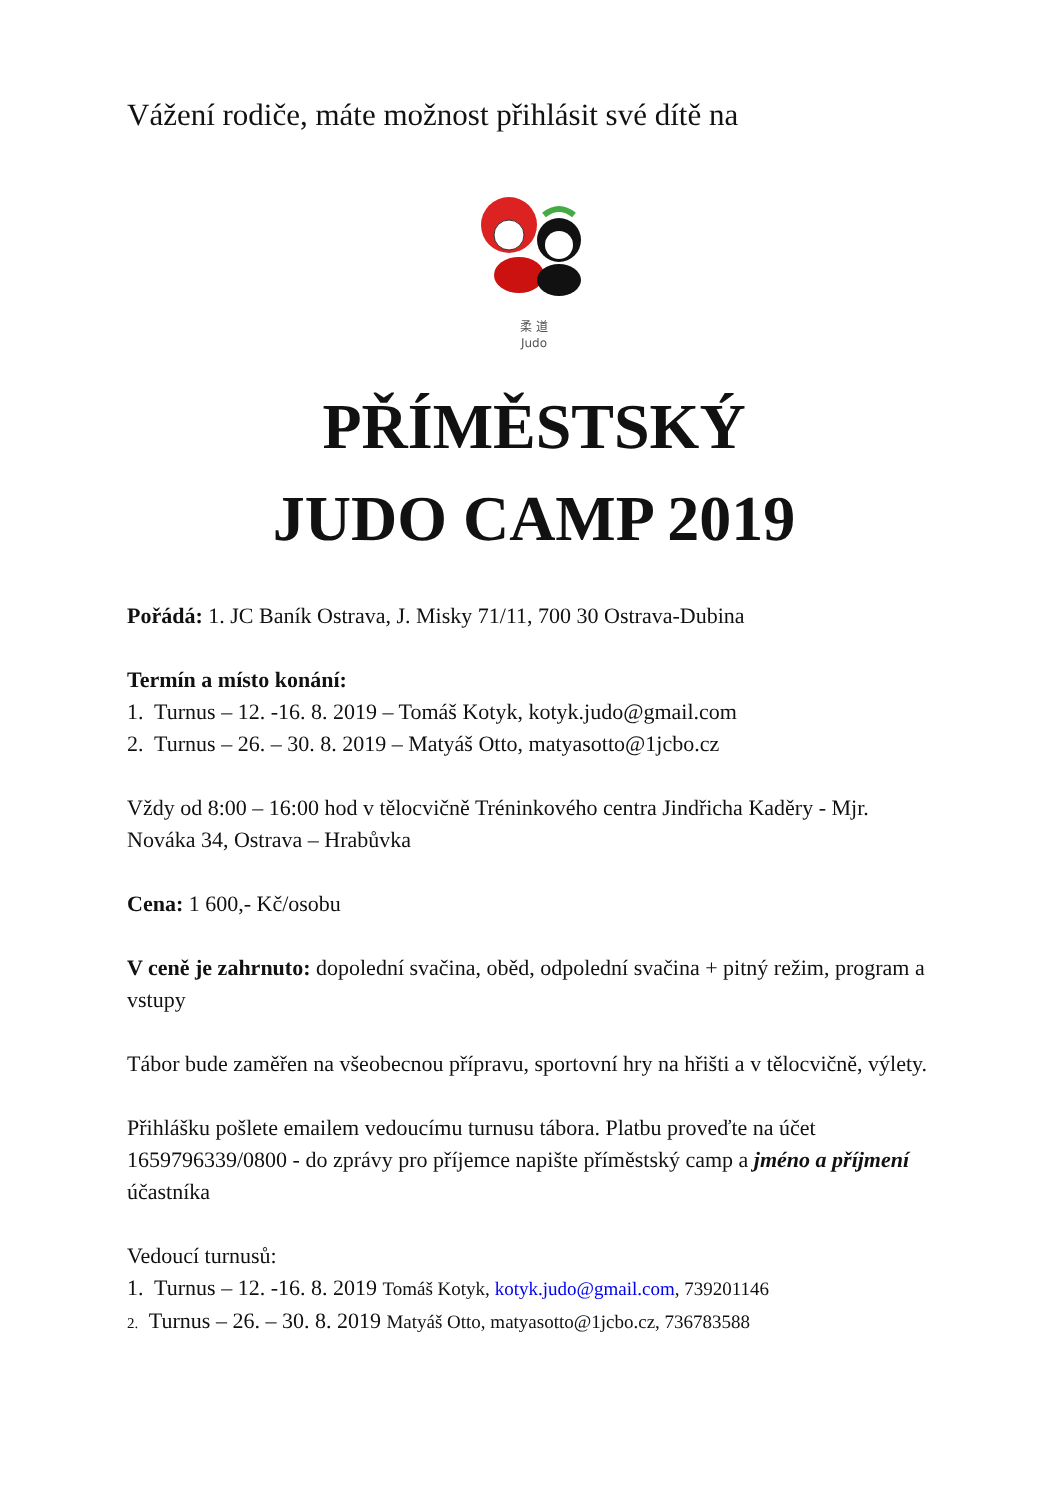Vážení rodiče, máte možnost přihlásit své dítě na
柔 道
Judo
PŘÍMĚSTSKÝ
JUDO CAMP 2019
Pořádá: 1. JC Baník Ostrava, J. Misky 71/11, 700 30 Ostrava-Dubina
Termín a místo konání:
1. Turnus – 12. -16. 8. 2019 – Tomáš Kotyk, kotyk.judo@gmail.com
2. Turnus – 26. – 30. 8. 2019 – Matyáš Otto, matyasotto@1jcbo.cz
Vždy od 8:00 – 16:00 hod v tělocvičně Tréninkového centra Jindřicha Kaděry - Mjr. Nováka 34, Ostrava – Hrabůvka
Cena: 1 600,- Kč/osobu
V ceně je zahrnuto: dopolední svačina, oběd, odpolední svačina + pitný režim, program a vstupy
Tábor bude zaměřen na všeobecnou přípravu, sportovní hry na hřišti a v tělocvičně, výlety.
Přihlášku pošlete emailem vedoucímu turnusu tábora. Platbu proveďte na účet 1659796339/0800 - do zprávy pro příjemce napište příměstský camp a jméno a příjmení účastníka
Vedoucí turnusů:
1. Turnus – 12. -16. 8. 2019 Tomáš Kotyk, kotyk.judo@gmail.com, 739201146
2. Turnus – 26. – 30. 8. 2019 Matyáš Otto, matyasotto@1jcbo.cz, 736783588